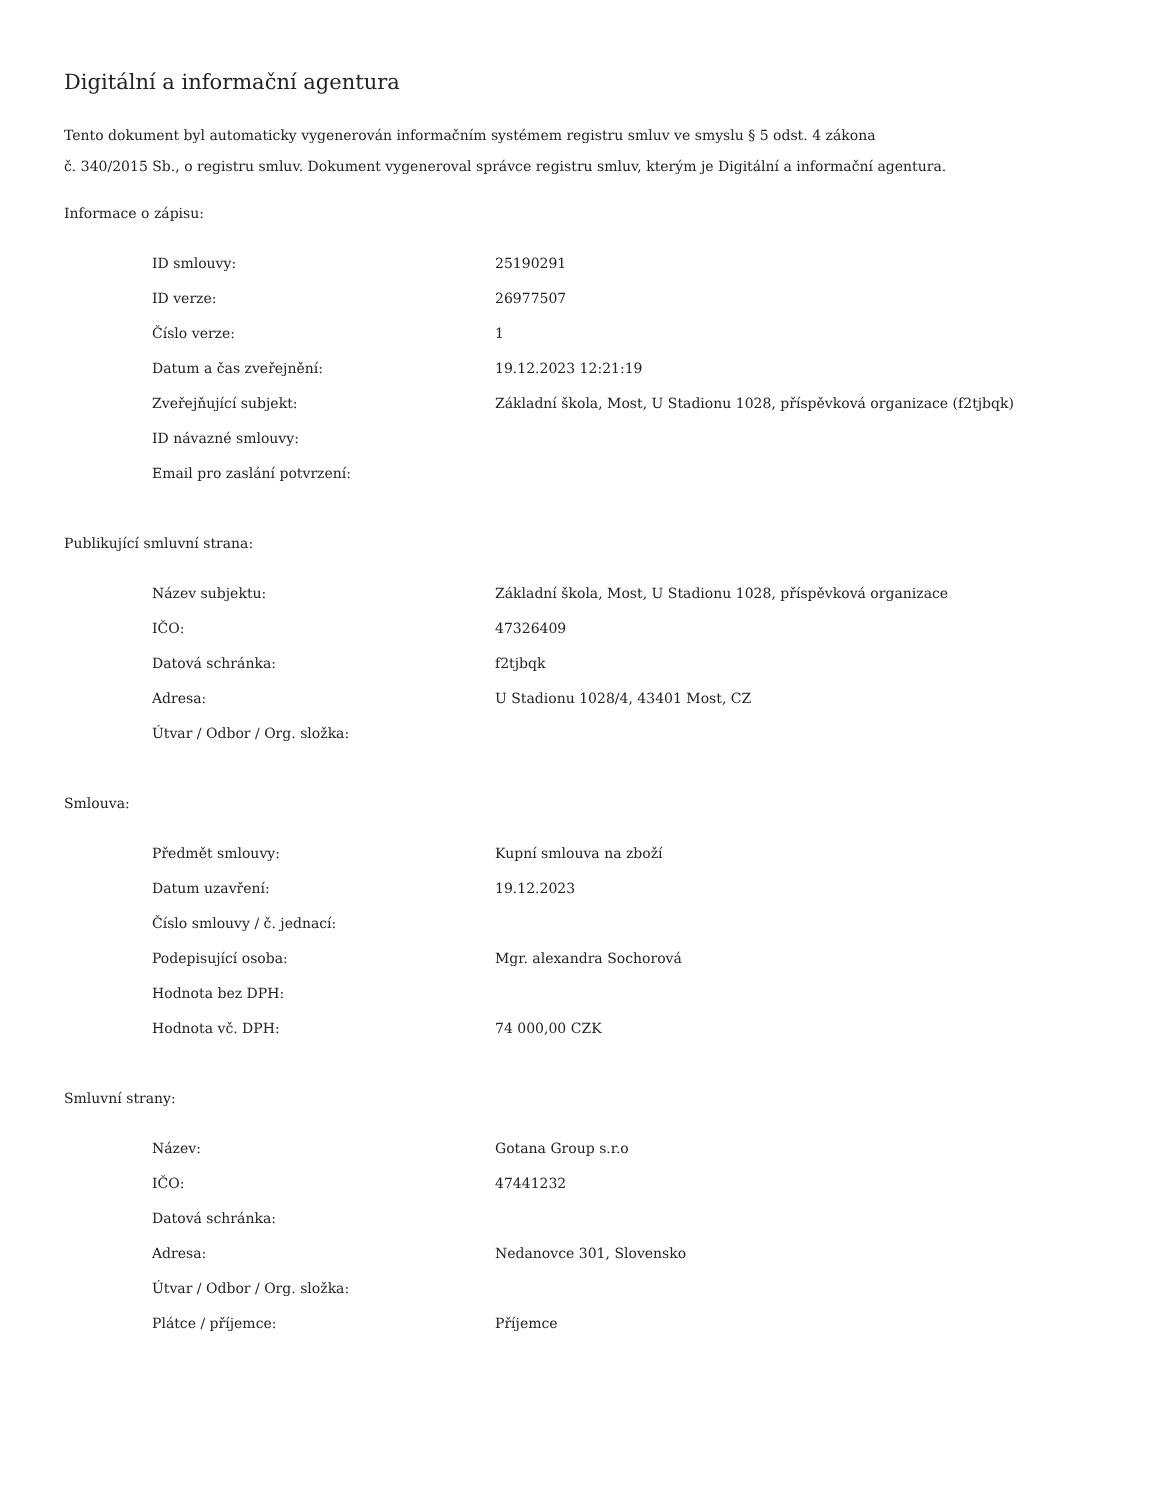Digitální a informační agentura
Tento dokument byl automaticky vygenerován informačním systémem registru smluv ve smyslu § 5 odst. 4 zákona
č. 340/2015 Sb., o registru smluv. Dokument vygeneroval správce registru smluv, kterým je Digitální a informační agentura.
Informace o zápisu:
| ID smlouvy: | 25190291 |
| ID verze: | 26977507 |
| Číslo verze: | 1 |
| Datum a čas zveřejnění: | 19.12.2023 12:21:19 |
| Zveřejňující subjekt: | Základní škola, Most, U Stadionu 1028, příspěvková organizace (f2tjbqk) |
| ID návazné smlouvy: | |
| Email pro zaslání potvrzení: | |
Publikující smluvní strana:
| Název subjektu: | Základní škola, Most, U Stadionu 1028, příspěvková organizace |
| IČO: | 47326409 |
| Datová schránka: | f2tjbqk |
| Adresa: | U Stadionu 1028/4, 43401 Most, CZ |
| Útvar / Odbor / Org. složka: | |
Smlouva:
| Předmět smlouvy: | Kupní smlouva na zboží |
| Datum uzavření: | 19.12.2023 |
| Číslo smlouvy / č. jednací: | |
| Podepisující osoba: | Mgr. alexandra Sochorová |
| Hodnota bez DPH: | |
| Hodnota vč. DPH: | 74 000,00 CZK |
Smluvní strany:
| Název: | Gotana Group s.r.o |
| IČO: | 47441232 |
| Datová schránka: | |
| Adresa: | Nedanovce 301, Slovensko |
| Útvar / Odbor / Org. složka: | |
| Plátce / příjemce: | Příjemce |